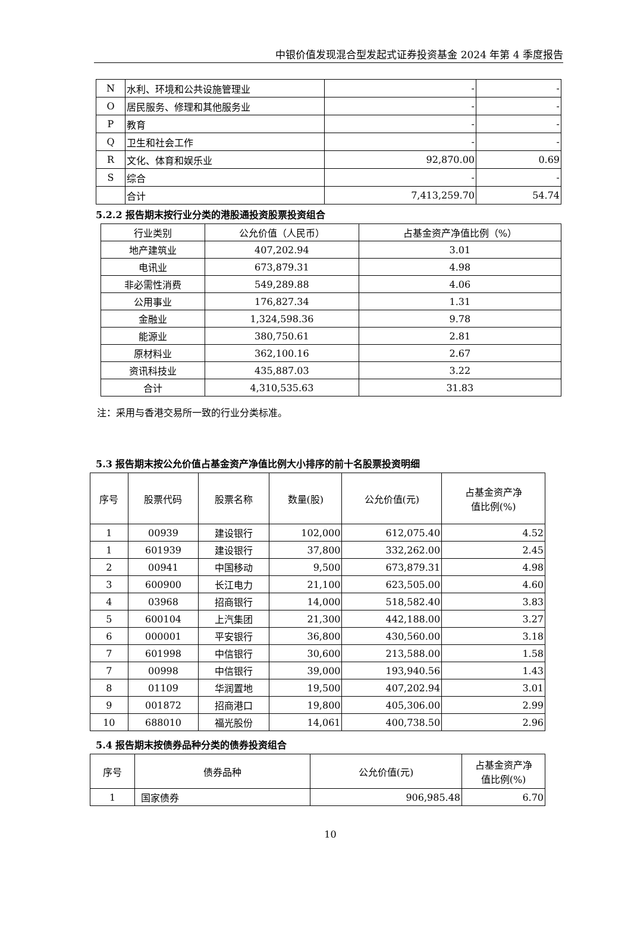中银价值发现混合型发起式证券投资基金 2024 年第 4 季度报告
| N | 水利、环境和公共设施管理业 | - | - |
| O | 居民服务、修理和其他服务业 | - | - |
| P | 教育 | - | - |
| Q | 卫生和社会工作 | - | - |
| R | 文化、体育和娱乐业 | 92,870.00 | 0.69 |
| S | 综合 | - | - |
| | 合计 | 7,413,259.70 | 54.74 |
5.2.2 报告期末按行业分类的港股通投资股票投资组合
| 行业类别 | 公允价值（人民币） | 占基金资产净值比例（%） |
| --- | --- | --- |
| 地产建筑业 | 407,202.94 | 3.01 |
| 电讯业 | 673,879.31 | 4.98 |
| 非必需性消费 | 549,289.88 | 4.06 |
| 公用事业 | 176,827.34 | 1.31 |
| 金融业 | 1,324,598.36 | 9.78 |
| 能源业 | 380,750.61 | 2.81 |
| 原材料业 | 362,100.16 | 2.67 |
| 资讯科技业 | 435,887.03 | 3.22 |
| 合计 | 4,310,535.63 | 31.83 |
注：采用与香港交易所一致的行业分类标准。
5.3 报告期末按公允价值占基金资产净值比例大小排序的前十名股票投资明细
| 序号 | 股票代码 | 股票名称 | 数量(股) | 公允价值(元) | 占基金资产净 值比例(%) |
| 1 | 00939 | 建设银行 | 102,000 | 612,075.40 | 4.52 |
| 1 | 601939 | 建设银行 | 37,800 | 332,262.00 | 2.45 |
| 2 | 00941 | 中国移动 | 9,500 | 673,879.31 | 4.98 |
| 3 | 600900 | 长江电力 | 21,100 | 623,505.00 | 4.60 |
| 4 | 03968 | 招商银行 | 14,000 | 518,582.40 | 3.83 |
| 5 | 600104 | 上汽集团 | 21,300 | 442,188.00 | 3.27 |
| 6 | 000001 | 平安银行 | 36,800 | 430,560.00 | 3.18 |
| 7 | 601998 | 中信银行 | 30,600 | 213,588.00 | 1.58 |
| 7 | 00998 | 中信银行 | 39,000 | 193,940.56 | 1.43 |
| 8 | 01109 | 华润置地 | 19,500 | 407,202.94 | 3.01 |
| 9 | 001872 | 招商港口 | 19,800 | 405,306.00 | 2.99 |
| 10 | 688010 | 福光股份 | 14,061 | 400,738.50 | 2.96 |
5.4 报告期末按债券品种分类的债券投资组合
| 序号 | 债券品种 | 公允价值(元) | 占基金资产净 值比例(%) |
| 1 | 国家债券 | 906,985.48 | 6.70 |
10